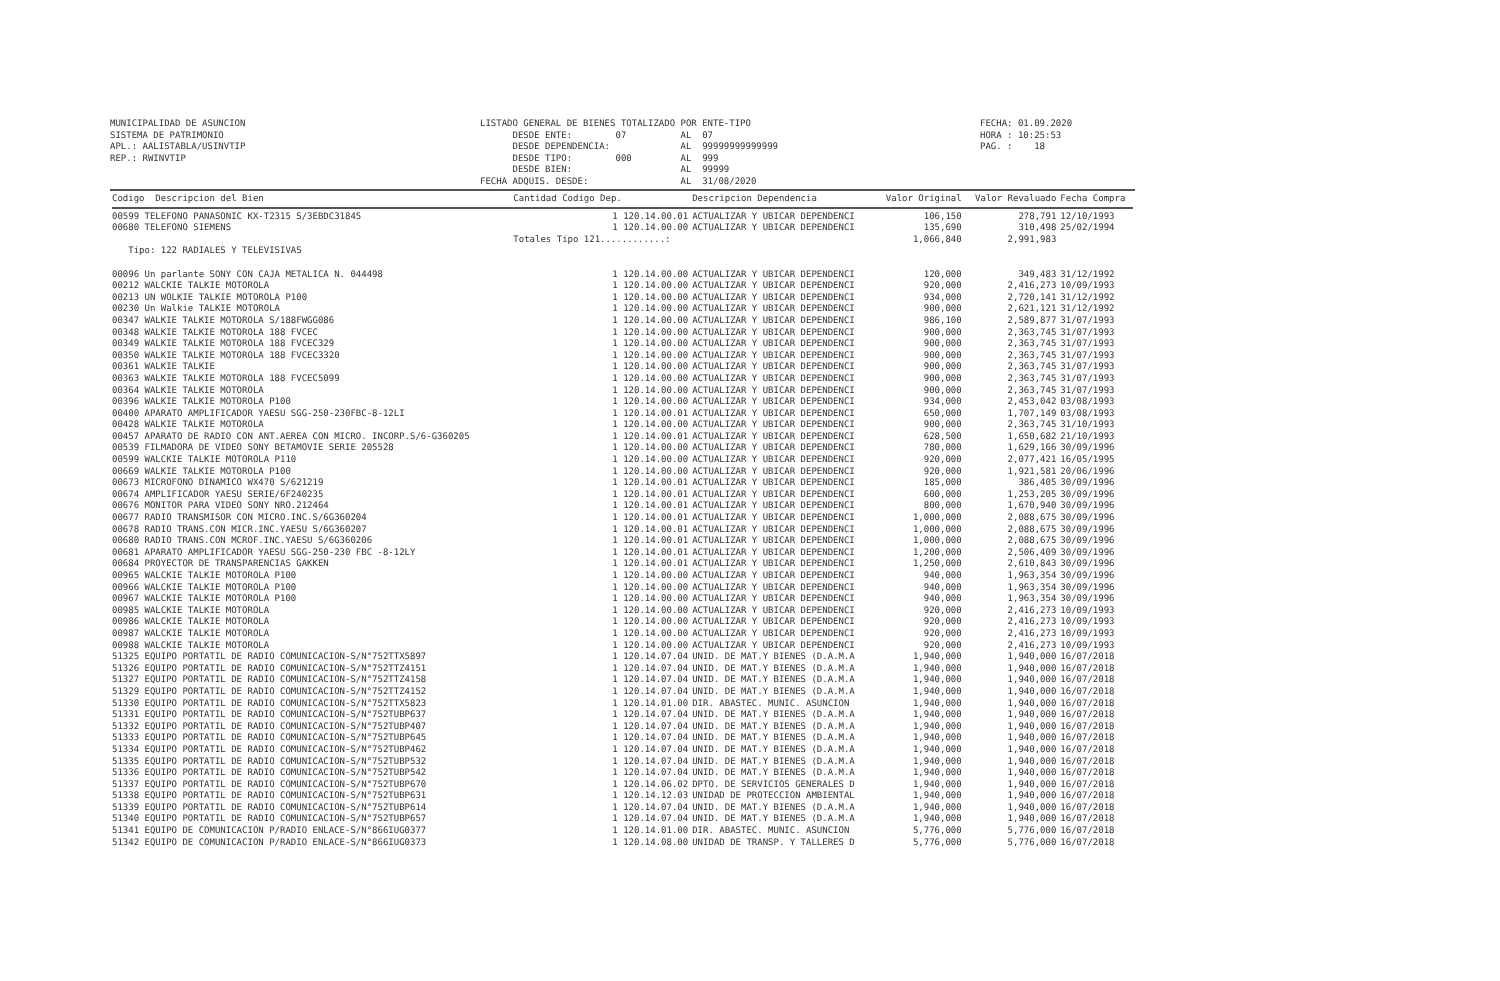MUNICIPALIDAD DE ASUNCION SISTEMA DE PATRIMONIO APL.: AALISTABLA/USINVTIP REP.: RWINVTIP
LISTADO GENERAL DE BIENES TOTALIZADO POR ENTE-TIPO DESDE ENTE: 07 AL 07 DESDE DEPENDENCIA: AL 99999999999999 DESDE TIPO: 000 AL 999 DESDE BIEN: AL 99999 FECHA ADQUIS. DESDE: AL 31/08/2020
FECHA: 01.09.2020 HORA : 10:25:53 PAG. : 18
| Codigo Descripcion del Bien | Cantidad Codigo Dep. | Descripcion Dependencia | Valor Original | Valor Revaluado | Fecha Compra |
| --- | --- | --- | --- | --- | --- |
| 00599 TELEFONO PANASONIC KX-T2315 S/3EBDC31845 | 1 120.14.00.01 | ACTUALIZAR Y UBICAR DEPENDENCI | 106,150 | 278,791 | 12/10/1993 |
| 00680 TELEFONO SIEMENS | 1 120.14.00.00 | ACTUALIZAR Y UBICAR DEPENDENCI | 135,690 | 310,498 | 25/02/1994 |
| | Totales Tipo 121............: | | 1,066,840 | 2,991,983 | |
| Tipo: 122 RADIALES Y TELEVISIVAS | | | | | |
| 00096 Un parlante SONY CON CAJA METALICA N. 044498 | 1 120.14.00.00 | ACTUALIZAR Y UBICAR DEPENDENCI | 120,000 | 349,483 | 31/12/1992 |
| 00212 WALCKIE TALKIE MOTOROLA | 1 120.14.00.00 | ACTUALIZAR Y UBICAR DEPENDENCI | 920,000 | 2,416,273 | 10/09/1993 |
| 00213 UN WOLKIE TALKIE MOTOROLA P100 | 1 120.14.00.00 | ACTUALIZAR Y UBICAR DEPENDENCI | 934,000 | 2,720,141 | 31/12/1992 |
| 00230 Un Walkie TALKIE MOTOROLA | 1 120.14.00.00 | ACTUALIZAR Y UBICAR DEPENDENCI | 900,000 | 2,621,121 | 31/12/1992 |
| 00347 WALKIE TALKIE MOTOROLA S/188FWGG086 | 1 120.14.00.00 | ACTUALIZAR Y UBICAR DEPENDENCI | 986,100 | 2,589,877 | 31/07/1993 |
| 00348 WALKIE TALKIE MOTOROLA 188 FVCEC | 1 120.14.00.00 | ACTUALIZAR Y UBICAR DEPENDENCI | 900,000 | 2,363,745 | 31/07/1993 |
| 00349 WALKIE TALKIE MOTOROLA 188 FVCEC329 | 1 120.14.00.00 | ACTUALIZAR Y UBICAR DEPENDENCI | 900,000 | 2,363,745 | 31/07/1993 |
| 00350 WALKIE TALKIE MOTOROLA 188 FVCEC3320 | 1 120.14.00.00 | ACTUALIZAR Y UBICAR DEPENDENCI | 900,000 | 2,363,745 | 31/07/1993 |
| 00361 WALKIE TALKIE | 1 120.14.00.00 | ACTUALIZAR Y UBICAR DEPENDENCI | 900,000 | 2,363,745 | 31/07/1993 |
| 00363 WALKIE TALKIE MOTOROLA 188 FVCEC5099 | 1 120.14.00.00 | ACTUALIZAR Y UBICAR DEPENDENCI | 900,000 | 2,363,745 | 31/07/1993 |
| 00364 WALKIE TALKIE MOTOROLA | 1 120.14.00.00 | ACTUALIZAR Y UBICAR DEPENDENCI | 900,000 | 2,363,745 | 31/07/1993 |
| 00396 WALKIE TALKIE MOTOROLA P100 | 1 120.14.00.00 | ACTUALIZAR Y UBICAR DEPENDENCI | 934,000 | 2,453,042 | 03/08/1993 |
| 00400 APARATO AMPLIFICADOR YAESU SGG-250-230FBC-8-12LI | 1 120.14.00.01 | ACTUALIZAR Y UBICAR DEPENDENCI | 650,000 | 1,707,149 | 03/08/1993 |
| 00428 WALKIE TALKIE MOTOROLA | 1 120.14.00.00 | ACTUALIZAR Y UBICAR DEPENDENCI | 900,000 | 2,363,745 | 31/10/1993 |
| 00457 APARATO DE RADIO CON ANT.AEREA CON MICRO. INCORP.S/6-G360205 | 1 120.14.00.01 | ACTUALIZAR Y UBICAR DEPENDENCI | 628,500 | 1,650,682 | 21/10/1993 |
| 00539 FILMADORA DE VIDEO SONY BETAMOVIE SERIE 205528 | 1 120.14.00.00 | ACTUALIZAR Y UBICAR DEPENDENCI | 780,000 | 1,629,166 | 30/09/1996 |
| 00599 WALCKIE TALKIE MOTOROLA P110 | 1 120.14.00.00 | ACTUALIZAR Y UBICAR DEPENDENCI | 920,000 | 2,077,421 | 16/05/1995 |
| 00669 WALKIE TALKIE MOTOROLA P100 | 1 120.14.00.00 | ACTUALIZAR Y UBICAR DEPENDENCI | 920,000 | 1,921,581 | 20/06/1996 |
| 00673 MICROFONO DINAMICO WX470 S/621219 | 1 120.14.00.01 | ACTUALIZAR Y UBICAR DEPENDENCI | 185,000 | 386,405 | 30/09/1996 |
| 00674 AMPLIFICADOR YAESU SERIE/6F240235 | 1 120.14.00.01 | ACTUALIZAR Y UBICAR DEPENDENCI | 600,000 | 1,253,205 | 30/09/1996 |
| 00676 MONITOR PARA VIDEO SONY NRO.212464 | 1 120.14.00.01 | ACTUALIZAR Y UBICAR DEPENDENCI | 800,000 | 1,670,940 | 30/09/1996 |
| 00677 RADIO TRANSMISOR CON MICRO.INC.S/6G360204 | 1 120.14.00.01 | ACTUALIZAR Y UBICAR DEPENDENCI | 1,000,000 | 2,088,675 | 30/09/1996 |
| 00678 RADIO TRANS.CON MICR.INC.YAESU S/6G360207 | 1 120.14.00.01 | ACTUALIZAR Y UBICAR DEPENDENCI | 1,000,000 | 2,088,675 | 30/09/1996 |
| 00680 RADIO TRANS.CON MCROF.INC.YAESU S/6G360206 | 1 120.14.00.01 | ACTUALIZAR Y UBICAR DEPENDENCI | 1,000,000 | 2,088,675 | 30/09/1996 |
| 00681 APARATO AMPLIFICADOR YAESU SGG-250-230 FBC -8-12LY | 1 120.14.00.01 | ACTUALIZAR Y UBICAR DEPENDENCI | 1,200,000 | 2,506,409 | 30/09/1996 |
| 00684 PROYECTOR DE TRANSPARENCIAS GAKKEN | 1 120.14.00.01 | ACTUALIZAR Y UBICAR DEPENDENCI | 1,250,000 | 2,610,843 | 30/09/1996 |
| 00965 WALCKIE TALKIE MOTOROLA P100 | 1 120.14.00.00 | ACTUALIZAR Y UBICAR DEPENDENCI | 940,000 | 1,963,354 | 30/09/1996 |
| 00966 WALCKIE TALKIE MOTOROLA P100 | 1 120.14.00.00 | ACTUALIZAR Y UBICAR DEPENDENCI | 940,000 | 1,963,354 | 30/09/1996 |
| 00967 WALCKIE TALKIE MOTOROLA P100 | 1 120.14.00.00 | ACTUALIZAR Y UBICAR DEPENDENCI | 940,000 | 1,963,354 | 30/09/1996 |
| 00985 WALCKIE TALKIE MOTOROLA | 1 120.14.00.00 | ACTUALIZAR Y UBICAR DEPENDENCI | 920,000 | 2,416,273 | 10/09/1993 |
| 00986 WALCKIE TALKIE MOTOROLA | 1 120.14.00.00 | ACTUALIZAR Y UBICAR DEPENDENCI | 920,000 | 2,416,273 | 10/09/1993 |
| 00987 WALCKIE TALKIE MOTOROLA | 1 120.14.00.00 | ACTUALIZAR Y UBICAR DEPENDENCI | 920,000 | 2,416,273 | 10/09/1993 |
| 00988 WALCKIE TALKIE MOTOROLA | 1 120.14.00.00 | ACTUALIZAR Y UBICAR DEPENDENCI | 920,000 | 2,416,273 | 10/09/1993 |
| 51325 EQUIPO PORTATIL DE RADIO COMUNICACION-S/N°752TTX5897 | 1 120.14.07.04 | UNID. DE MAT.Y BIENES (D.A.M.A | 1,940,000 | 1,940,000 | 16/07/2018 |
| 51326 EQUIPO PORTATIL DE RADIO COMUNICACION-S/N°752TTZ4151 | 1 120.14.07.04 | UNID. DE MAT.Y BIENES (D.A.M.A | 1,940,000 | 1,940,000 | 16/07/2018 |
| 51327 EQUIPO PORTATIL DE RADIO COMUNICACION-S/N°752TTZ4158 | 1 120.14.07.04 | UNID. DE MAT.Y BIENES (D.A.M.A | 1,940,000 | 1,940,000 | 16/07/2018 |
| 51329 EQUIPO PORTATIL DE RADIO COMUNICACION-S/N°752TTZ4152 | 1 120.14.07.04 | UNID. DE MAT.Y BIENES (D.A.M.A | 1,940,000 | 1,940,000 | 16/07/2018 |
| 51330 EQUIPO PORTATIL DE RADIO COMUNICACION-S/N°752TTX5823 | 1 120.14.01.00 | DIR. ABASTEC. MUNIC. ASUNCION | 1,940,000 | 1,940,000 | 16/07/2018 |
| 51331 EQUIPO PORTATIL DE RADIO COMUNICACION-S/N°752TUBP637 | 1 120.14.07.04 | UNID. DE MAT.Y BIENES (D.A.M.A | 1,940,000 | 1,940,000 | 16/07/2018 |
| 51332 EQUIPO PORTATIL DE RADIO COMUNICACION-S/N°752TUBP407 | 1 120.14.07.04 | UNID. DE MAT.Y BIENES (D.A.M.A | 1,940,000 | 1,940,000 | 16/07/2018 |
| 51333 EQUIPO PORTATIL DE RADIO COMUNICACION-S/N°752TUBP645 | 1 120.14.07.04 | UNID. DE MAT.Y BIENES (D.A.M.A | 1,940,000 | 1,940,000 | 16/07/2018 |
| 51334 EQUIPO PORTATIL DE RADIO COMUNICACION-S/N°752TUBP462 | 1 120.14.07.04 | UNID. DE MAT.Y BIENES (D.A.M.A | 1,940,000 | 1,940,000 | 16/07/2018 |
| 51335 EQUIPO PORTATIL DE RADIO COMUNICACION-S/N°752TUBP532 | 1 120.14.07.04 | UNID. DE MAT.Y BIENES (D.A.M.A | 1,940,000 | 1,940,000 | 16/07/2018 |
| 51336 EQUIPO PORTATIL DE RADIO COMUNICACION-S/N°752TUBP542 | 1 120.14.07.04 | UNID. DE MAT.Y BIENES (D.A.M.A | 1,940,000 | 1,940,000 | 16/07/2018 |
| 51337 EQUIPO PORTATIL DE RADIO COMUNICACION-S/N°752TUBP670 | 1 120.14.06.02 | DPTO. DE SERVICIOS GENERALES D | 1,940,000 | 1,940,000 | 16/07/2018 |
| 51338 EQUIPO PORTATIL DE RADIO COMUNICACION-S/N°752TUBP631 | 1 120.14.12.03 | UNIDAD DE PROTECCION AMBIENTAL | 1,940,000 | 1,940,000 | 16/07/2018 |
| 51339 EQUIPO PORTATIL DE RADIO COMUNICACION-S/N°752TUBP614 | 1 120.14.07.04 | UNID. DE MAT.Y BIENES (D.A.M.A | 1,940,000 | 1,940,000 | 16/07/2018 |
| 51340 EQUIPO PORTATIL DE RADIO COMUNICACION-S/N°752TUBP657 | 1 120.14.07.04 | UNID. DE MAT.Y BIENES (D.A.M.A | 1,940,000 | 1,940,000 | 16/07/2018 |
| 51341 EQUIPO DE COMUNICACION P/RADIO ENLACE-S/N°866IUG0377 | 1 120.14.01.00 | DIR. ABASTEC. MUNIC. ASUNCION | 5,776,000 | 5,776,000 | 16/07/2018 |
| 51342 EQUIPO DE COMUNICACION P/RADIO ENLACE-S/N°866IUG0373 | 1 120.14.08.00 | UNIDAD DE TRANSP. Y TALLERES D | 5,776,000 | 5,776,000 | 16/07/2018 |